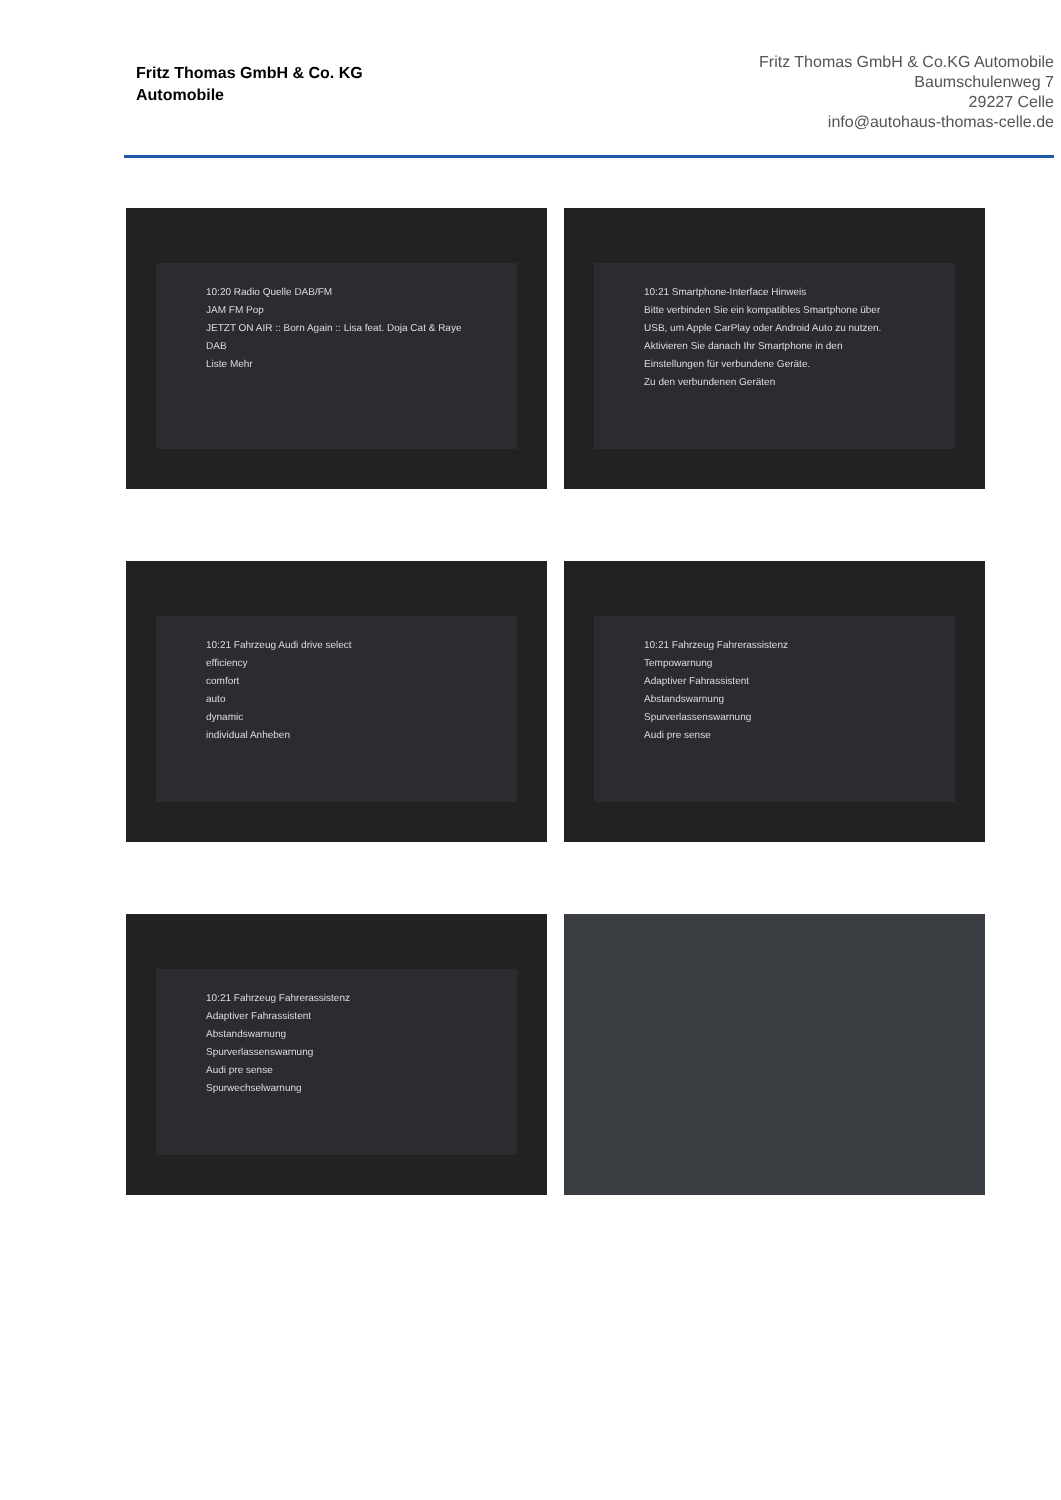Fritz Thomas GmbH & Co. KG
Automobile
Fritz Thomas GmbH & Co.KG Automobile
Baumschulenweg 7
29227 Celle
info@autohaus-thomas-celle.de
10:20 Radio Quelle DAB/FM
JAM FM Pop
JETZT ON AIR :: Born Again :: Lisa feat. Doja Cat & Raye
DAB
Liste Mehr
10:21 Smartphone-Interface Hinweis
Bitte verbinden Sie ein kompatibles Smartphone über USB, um Apple CarPlay oder Android Auto zu nutzen. Aktivieren Sie danach Ihr Smartphone in den Einstellungen für verbundene Geräte.
Zu den verbundenen Geräten
10:21 Fahrzeug Audi drive select
efficiency
comfort
auto
dynamic
individual Anheben
10:21 Fahrzeug Fahrerassistenz
Tempowarnung
Adaptiver Fahrassistent
Abstandswarnung
Spurverlassenswarnung
Audi pre sense
10:21 Fahrzeug Fahrerassistenz
Adaptiver Fahrassistent
Abstandswarnung
Spurverlassenswarnung
Audi pre sense
Spurwechselwarnung